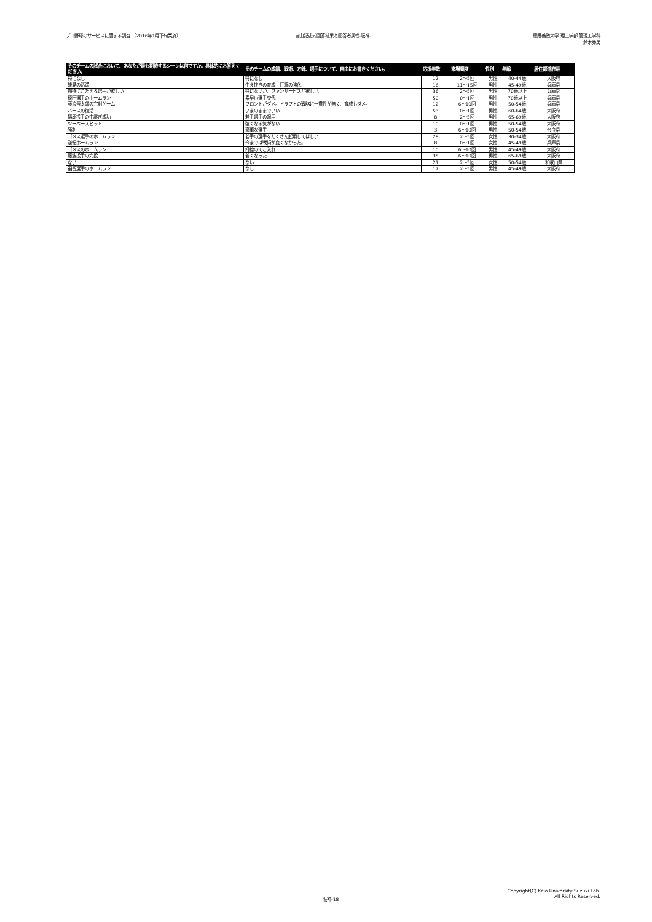プロ野球のサービスに関する調査 （2016年1月下旬実施）
自由記述式回答結果と回答者属性-阪神-
慶應義塾大学 理工学部 管理工学科
鈴木秀男
| そのチームの試合において、あなたが最も期待するシーンは何ですか。具体的にお答えください。 | そのチームの成績、戦術、方針、選手について、自由にお書きください。 | 応援年数 | 来場頻度 | 性別 | 年齢 | 居住都道府県 |
| --- | --- | --- | --- | --- | --- | --- |
| 特になし | 特になし | 12 | 2～5回 | 男性 | 40-44歳 | 大阪府 |
| 能見の活躍 | 生え抜きの育成 打撃の強化 | 16 | 11～15回 | 男性 | 45-49歳 | 兵庫県 |
| 期待にこたえる選手が欲しい。 | 特にないが、ファンサービスが欲しい。 | 36 | 2～5回 | 男性 | 70歳以上 | 兵庫県 |
| 榎田選手のホームラン | 素早い選手交代 | 50 | 0～1回 | 男性 | 70歳以上 | 兵庫県 |
| 藤浪晋太郎の完封ゲーム | フロントがダメ。ドラフトの戦略に一貫性が無く、育成もダメ。 | 12 | 6～10回 | 男性 | 50-54歳 | 兵庫県 |
| バースの復活 | いまのままでいい | 53 | 0～1回 | 男性 | 60-64歳 | 大阪府 |
| 福原投手の中継ぎ成功 | 若手選手の起用 | 8 | 2～5回 | 男性 | 65-69歳 | 大阪府 |
| ツーベースヒット | 強くなる気がない | 10 | 0～1回 | 男性 | 50-54歳 | 大阪府 |
| 勝利 | 豪華な選手 | 3 | 6～10回 | 男性 | 50-54歳 | 奈良県 |
| ゴメス選手のホームラン | 若手の選手をたくさん起用してほしい | 28 | 2～5回 | 女性 | 30-34歳 | 大阪府 |
| 逆転ホームラン | 今までは戦術が良くなかった。 | 8 | 0～1回 | 女性 | 45-49歳 | 兵庫県 |
| ゴメスのホームラン | 打線のてこ入れ | 10 | 6～10回 | 男性 | 45-49歳 | 大阪府 |
| 藤波投手の完投 | 若くなった | 35 | 6～10回 | 男性 | 65-69歳 | 大阪府 |
| ない | ない | 21 | 2～5回 | 女性 | 50-54歳 | 和歌山県 |
| 福留選手のホームラン | なし | 17 | 2～5回 | 男性 | 45-49歳 | 大阪府 |
阪神-18
Copyright(C) Keio University Suzuki Lab.
All Rights Reserved.